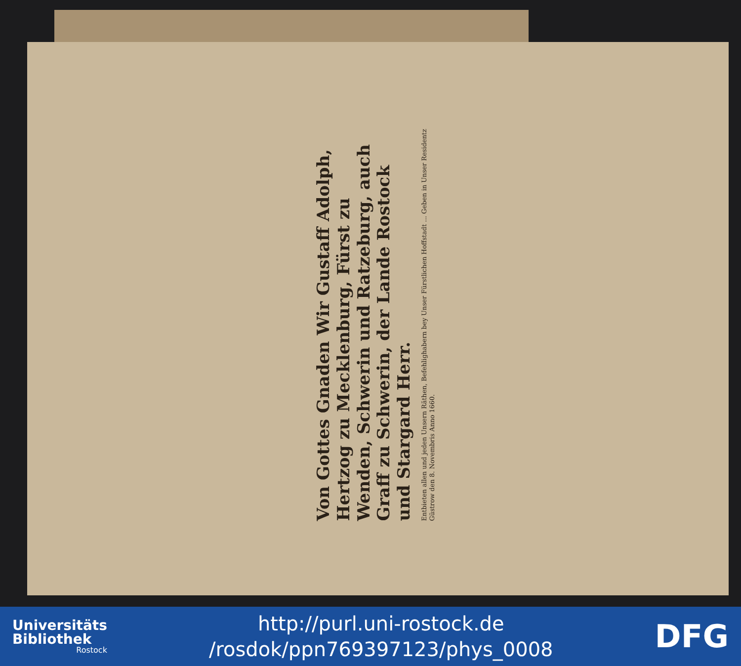Von Gottes Gnaden Wir Gustaff Adolph, Hertzog zu Mecklenburg, Fürst zu Wenden, Schwerin und Ratzeburg, auch Graff zu Schwerin, der Lande Rostock und Stargard Herr.
Entbieten allen und jeden Unsern Räthen, Befehlighabern bey Unser Fürstlichen Hoffstadt ... Geben in Unser Residentz Güstrow den 8. Novembris Anno 1660.
Universitäts
Bibliothek
Rostock
http://purl.uni-rostock.de
/rosdok/ppn769397123/phys_0008
DFG